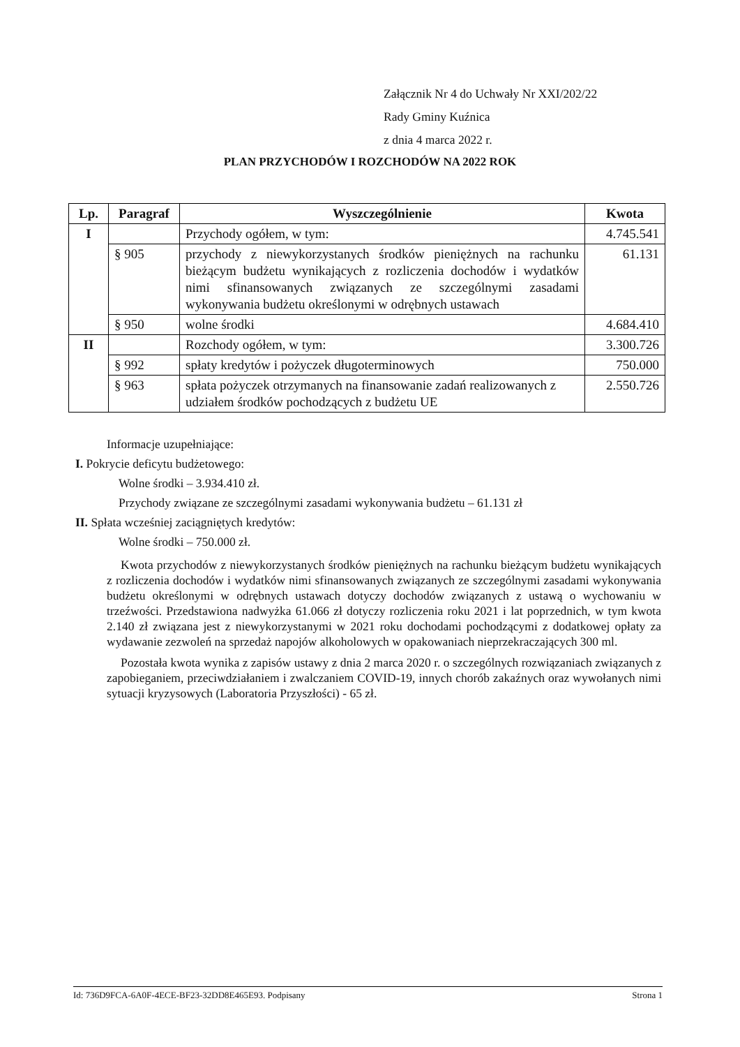Załącznik Nr 4 do Uchwały Nr XXI/202/22
Rady Gminy Kuźnica
z dnia 4 marca 2022 r.
PLAN PRZYCHODÓW I ROZCHODÓW NA 2022 ROK
| Lp. | Paragraf | Wyszczególnienie | Kwota |
| --- | --- | --- | --- |
| I | | Przychody ogółem, w tym: | 4.745.541 |
| | § 905 | przychody z niewykorzystanych środków pieniężnych na rachunku bieżącym budżetu wynikających z rozliczenia dochodów i wydatków nimi sfinansowanych związanych ze szczególnymi zasadami wykonywania budżetu określonymi w odrębnych ustawach | 61.131 |
| | § 950 | wolne środki | 4.684.410 |
| II | | Rozchody ogółem, w tym: | 3.300.726 |
| | § 992 | spłaty kredytów i pożyczek długoterminowych | 750.000 |
| | § 963 | spłata pożyczek otrzymanych na finansowanie zadań realizowanych z udziałem środków pochodzących z budżetu UE | 2.550.726 |
Informacje uzupełniające:
I. Pokrycie deficytu budżetowego:
Wolne środki – 3.934.410 zł.
Przychody związane ze szczególnymi zasadami wykonywania budżetu – 61.131 zł
II. Spłata wcześniej zaciągniętych kredytów:
Wolne środki – 750.000 zł.
Kwota przychodów z niewykorzystanych środków pieniężnych na rachunku bieżącym budżetu wynikających z rozliczenia dochodów i wydatków nimi sfinansowanych związanych ze szczególnymi zasadami wykonywania budżetu określonymi w odrębnych ustawach dotyczy dochodów związanych z ustawą o wychowaniu w trzeźwości. Przedstawiona nadwyżka 61.066 zł dotyczy rozliczenia roku 2021 i lat poprzednich, w tym kwota 2.140 zł związana jest z niewykorzystanymi w 2021 roku dochodami pochodzącymi z dodatkowej opłaty za wydawanie zezwoleń na sprzedaż napojów alkoholowych w opakowaniach nieprzekraczających 300 ml.
Pozostała kwota wynika z zapisów ustawy z dnia 2 marca 2020 r. o szczególnych rozwiązaniach związanych z zapobieganiem, przeciwdziałaniem i zwalczaniem COVID-19, innych chorób zakaźnych oraz wywołanych nimi sytuacji kryzysowych (Laboratoria Przyszłości) - 65 zł.
Id: 736D9FCA-6A0F-4ECE-BF23-32DD8E465E93. Podpisany Strona 1